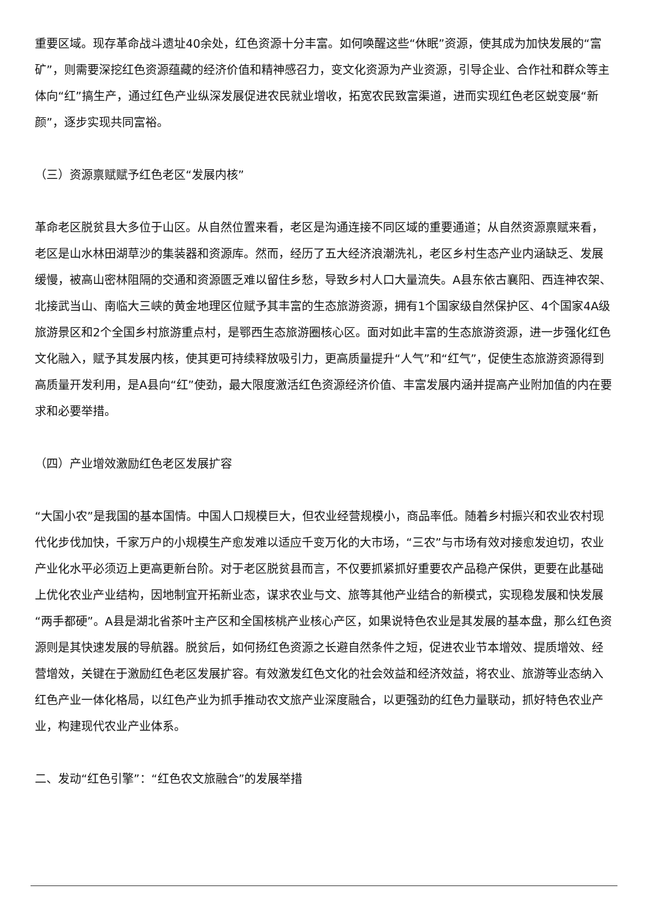重要区域。现存革命战斗遗址40余处，红色资源十分丰富。如何唤醒这些“休眠”资源，使其成为加快发展的“富矿”，则需要深挖红色资源蕴藏的经济价值和精神感召力，变文化资源为产业资源，引导企业、合作社和群众等主体向“红”搞生产，通过红色产业纵深发展促进农民就业增收，拓宽农民致富渠道，进而实现红色老区蜕变展“新颜”，逐步实现共同富裕。
（三）资源禀赋赋予红色老区“发展内核”
革命老区脱贫县大多位于山区。从自然位置来看，老区是沟通连接不同区域的重要通道；从自然资源禀赋来看，老区是山水林田湖草沙的集装器和资源库。然而，经历了五大经济浪潮洗礼，老区乡村生态产业内涵缺乏、发展缓慢，被高山密林阻隔的交通和资源匮乏难以留住乡愁，导致乡村人口大量流失。A县东依古襄阳、西连神农架、北接武当山、南临大三峡的黄金地理区位赋予其丰富的生态旅游资源，拥有1个国家级自然保护区、4个国家4A级旅游景区和2个全国乡村旅游重点村，是鄂西生态旅游圈核心区。面对如此丰富的生态旅游资源，进一步强化红色文化融入，赋予其发展内核，使其更可持续释放吸引力，更高质量提升“人气”和“红气”，促使生态旅游资源得到高质量开发利用，是A县向“红”使劲，最大限度激活红色资源经济价值、丰富发展内涵并提高产业附加值的内在要求和必要举措。
（四）产业增效激励红色老区发展扩容
“大国小农”是我国的基本国情。中国人口规模巨大，但农业经营规模小，商品率低。随着乡村振兴和农业农村现代化步伐加快，千家万户的小规模生产愈发难以适应千变万化的大市场，“三农”与市场有效对接愈发迫切，农业产业化水平必须迈上更高更新台阶。对于老区脱贫县而言，不仅要抓紧抓好重要农产品稳产保供，更要在此基础上优化农业产业结构，因地制宜开拓新业态，谋求农业与文、旅等其他产业结合的新模式，实现稳发展和快发展“两手都硬”。A县是湖北省茶叶主产区和全国核桃产业核心产区，如果说特色农业是其发展的基本盘，那么红色资源则是其快速发展的导航器。脱贫后，如何扬红色资源之长避自然条件之短，促进农业节本增效、提质增效、经营增效，关键在于激励红色老区发展扩容。有效激发红色文化的社会效益和经济效益，将农业、旅游等业态纳入红色产业一体化格局，以红色产业为抓手推动农文旅产业深度融合，以更强劲的红色力量联动，抓好特色农业产业，构建现代农业产业体系。
二、发动“红色引擎”：“红色农文旅融合”的发展举措